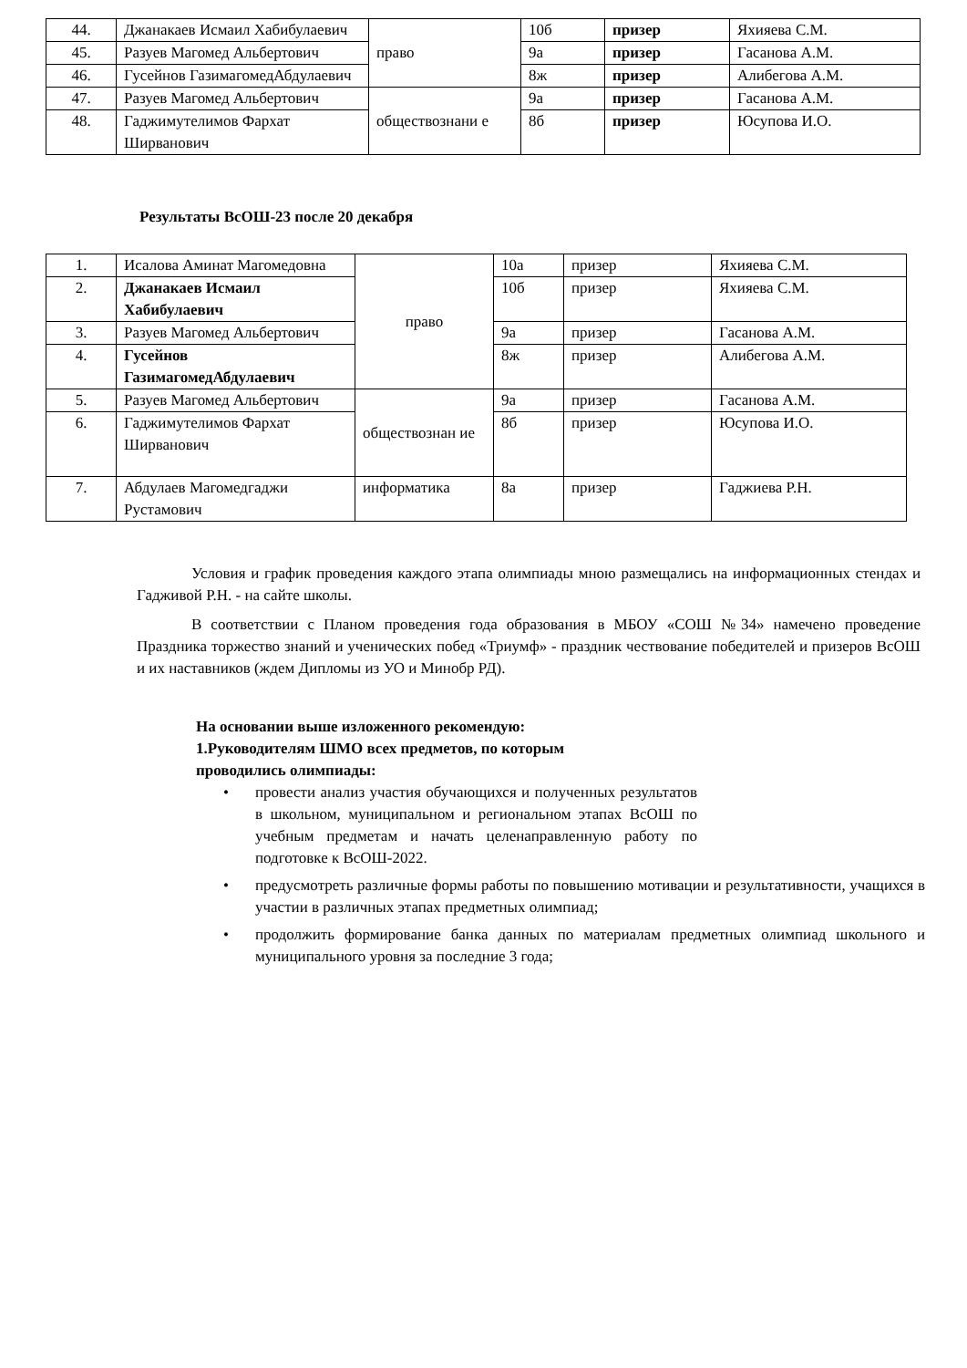| 44. | Джанакаев Исмаил Хабибулаевич | право | 10б | призер | Яхияева С.М. |
| 45. | Разуев Магомед Альбертович | | 9а | призер | Гасанова А.М. |
| 46. | Гусейнов ГазимагомедАбдулаевич | | 8ж | призер | Алибегова А.М. |
| 47. | Разуев Магомед Альбертович | обществознани е | 9а | призер | Гасанова А.М. |
| 48. | Гаджимутелимов Фархат Ширванович | | 8б | призер | Юсупова И.О. |
Результаты ВсОШ-23 после 20 декабря
| 1. | Исалова Аминат Магомедовна | право | 10а | призер | Яхияева С.М. |
| 2. | Джанакаев Исмаил Хабибулаевич | | 10б | призер | Яхияева С.М. |
| 3. | Разуев Магомед Альбертович | | 9а | призер | Гасанова А.М. |
| 4. | Гусейнов ГазимагомедАбдулаевич | | 8ж | призер | Алибегова А.М. |
| 5. | Разуев Магомед Альбертович | обществознан ие | 9а | призер | Гасанова А.М. |
| 6. | Гаджимутелимов Фархат Ширванович | | 8б | призер | Юсупова И.О. |
| 7. | Абдулаев Магомедгаджи Рустамович | информатика | 8а | призер | Гаджиева Р.Н. |
Условия и график проведения каждого этапа олимпиады мною размещались на информационных стендах и Гадживой Р.Н. - на сайте школы.
В соответствии с Планом проведения года образования в МБОУ «СОШ №34» намечено проведение Праздника торжество знаний и ученических побед «Триумф» - праздник чествование победителей и призеров ВсОШ и их наставников (ждем Дипломы из УО и Минобр РД).
На основании выше изложенного рекомендую:
1.Руководителям ШМО всех предметов, по которым проводились олимпиады:
провести анализ участия обучающихся и полученных результатов в школьном, муниципальном и региональном этапах ВсОШ по учебным предметам и начать целенаправленную работу по подготовке к ВсОШ-2022.
предусмотреть различные формы работы по повышению мотивации и результативности, учащихся в участии в различных этапах предметных олимпиад;
продолжить формирование банка данных по материалам предметных олимпиад школьного и муниципального уровня за последние 3 года;